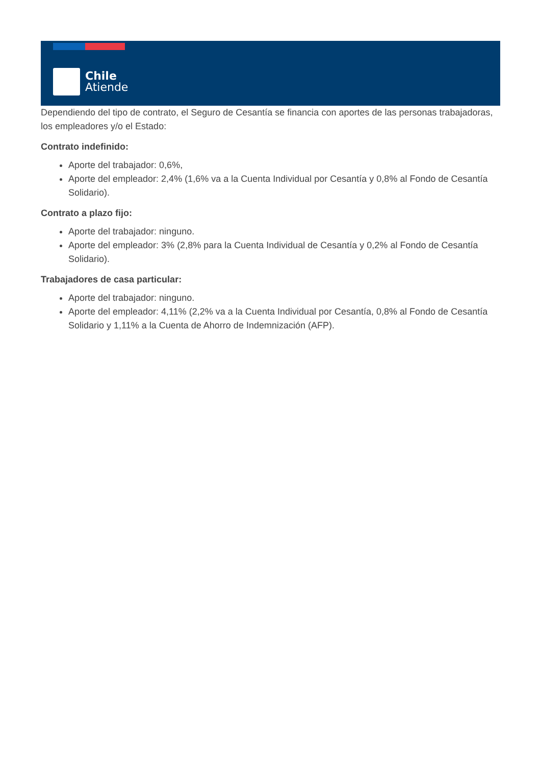Chile
Atiende
Dependiendo del tipo de contrato, el Seguro de Cesantía se financia con aportes de las personas trabajadoras, los empleadores y/o el Estado:
Contrato indefinido:
Aporte del trabajador: 0,6%,
Aporte del empleador: 2,4% (1,6% va a la Cuenta Individual por Cesantía y 0,8% al Fondo de Cesantía Solidario).
Contrato a plazo fijo:
Aporte del trabajador: ninguno.
Aporte del empleador: 3% (2,8% para la Cuenta Individual de Cesantía y 0,2% al Fondo de Cesantía Solidario).
Trabajadores de casa particular:
Aporte del trabajador: ninguno.
Aporte del empleador: 4,11% (2,2% va a la Cuenta Individual por Cesantía, 0,8% al Fondo de Cesantía Solidario y 1,11% a la Cuenta de Ahorro de Indemnización (AFP).